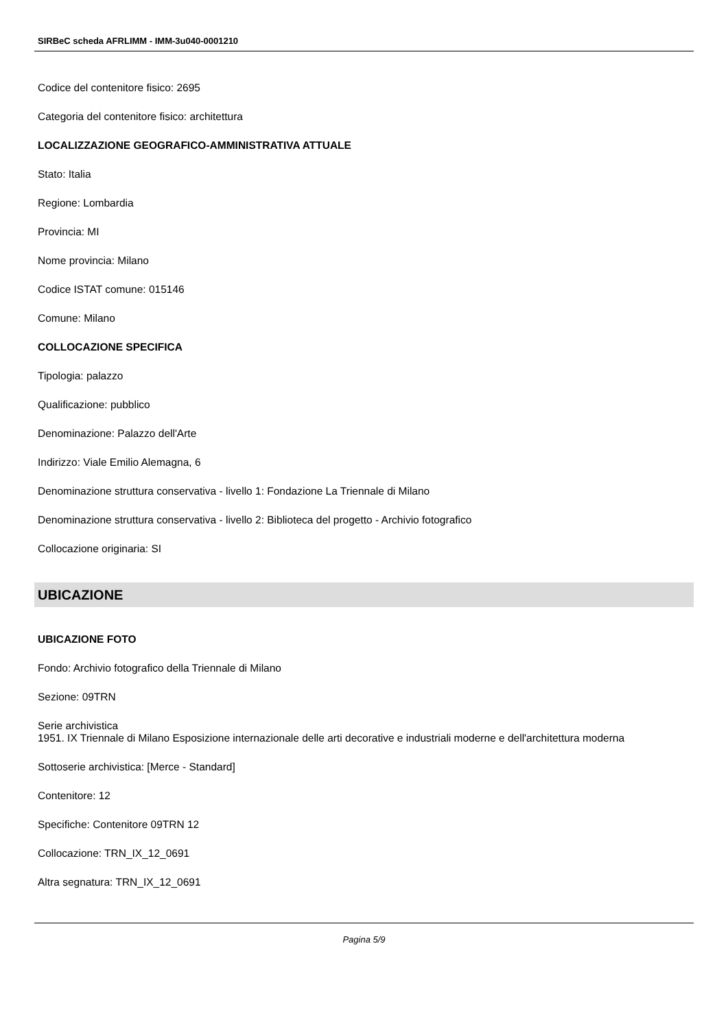SIRBeC scheda AFRLIMM - IMM-3u040-0001210
Codice del contenitore fisico: 2695
Categoria del contenitore fisico: architettura
LOCALIZZAZIONE GEOGRAFICO-AMMINISTRATIVA ATTUALE
Stato: Italia
Regione: Lombardia
Provincia: MI
Nome provincia: Milano
Codice ISTAT comune: 015146
Comune: Milano
COLLOCAZIONE SPECIFICA
Tipologia: palazzo
Qualificazione: pubblico
Denominazione: Palazzo dell'Arte
Indirizzo: Viale Emilio Alemagna, 6
Denominazione struttura conservativa - livello 1: Fondazione La Triennale di Milano
Denominazione struttura conservativa - livello 2: Biblioteca del progetto - Archivio fotografico
Collocazione originaria: SI
UBICAZIONE
UBICAZIONE FOTO
Fondo: Archivio fotografico della Triennale di Milano
Sezione: 09TRN
Serie archivistica
1951. IX Triennale di Milano Esposizione internazionale delle arti decorative e industriali moderne e dell'architettura moderna
Sottoserie archivistica: [Merce - Standard]
Contenitore: 12
Specifiche: Contenitore 09TRN 12
Collocazione: TRN_IX_12_0691
Altra segnatura: TRN_IX_12_0691
Pagina 5/9